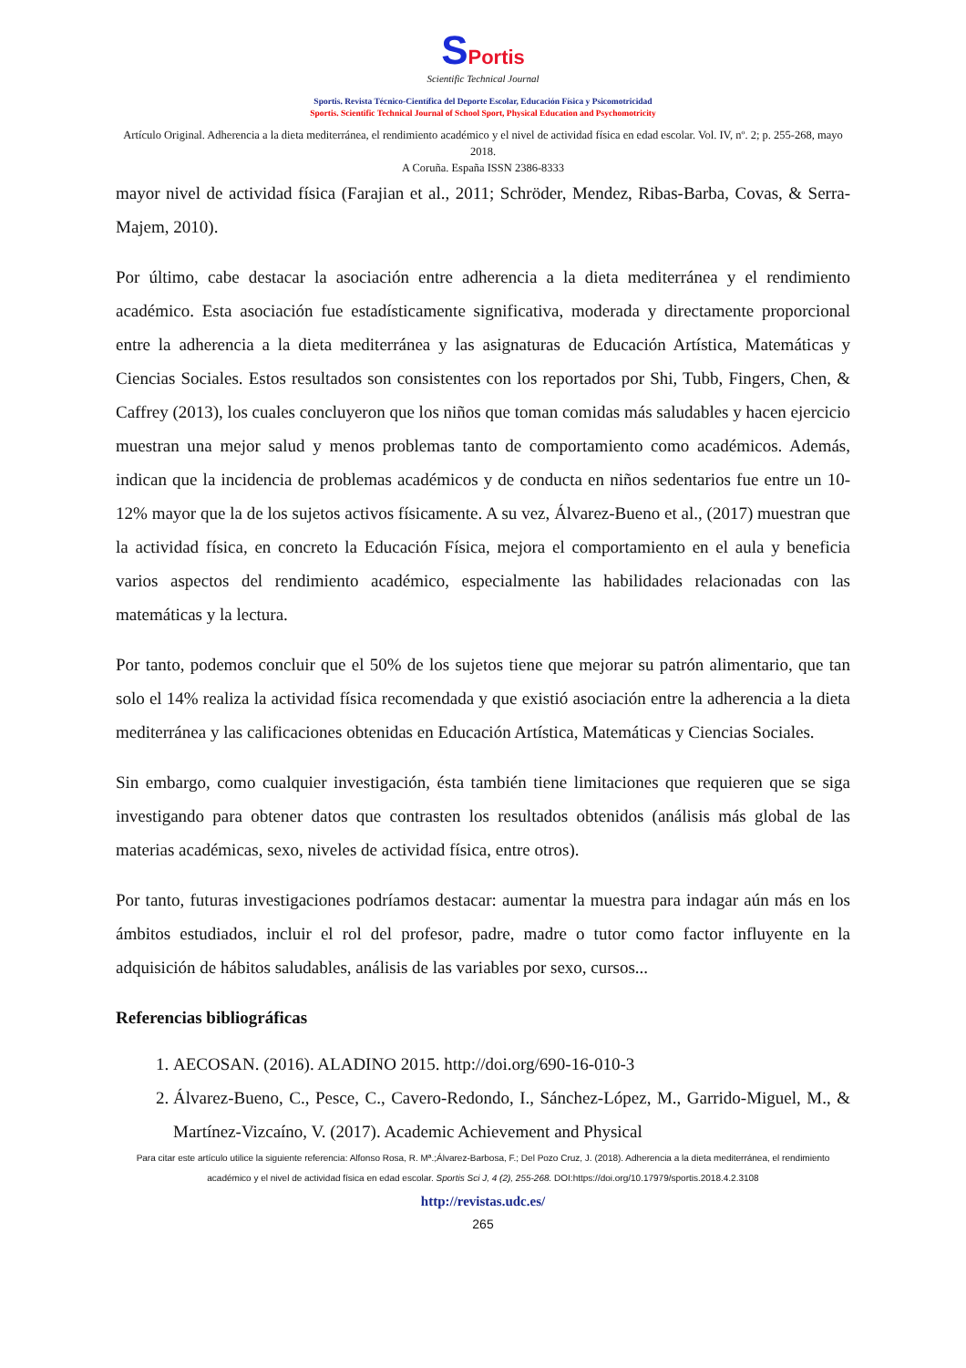SPortis
Scientific Technical Journal
Sportis. Revista Técnico-Científica del Deporte Escolar, Educación Física y Psicomotricidad
Sportis. Scientific Technical Journal of School Sport, Physical Education and Psychomotricity
Artículo Original. Adherencia a la dieta mediterránea, el rendimiento académico y el nivel de actividad física en edad escolar. Vol. IV, nº. 2; p. 255-268, mayo 2018.
A Coruña. España ISSN 2386-8333
mayor nivel de actividad física (Farajian et al., 2011; Schröder, Mendez, Ribas-Barba, Covas, & Serra-Majem, 2010).
Por último, cabe destacar la asociación entre adherencia a la dieta mediterránea y el rendimiento académico. Esta asociación fue estadísticamente significativa, moderada y directamente proporcional entre la adherencia a la dieta mediterránea y las asignaturas de Educación Artística, Matemáticas y Ciencias Sociales. Estos resultados son consistentes con los reportados por Shi, Tubb, Fingers, Chen, & Caffrey (2013), los cuales concluyeron que los niños que toman comidas más saludables y hacen ejercicio muestran una mejor salud y menos problemas tanto de comportamiento como académicos. Además, indican que la incidencia de problemas académicos y de conducta en niños sedentarios fue entre un 10-12% mayor que la de los sujetos activos físicamente. A su vez, Álvarez-Bueno et al., (2017) muestran que la actividad física, en concreto la Educación Física, mejora el comportamiento en el aula y beneficia varios aspectos del rendimiento académico, especialmente las habilidades relacionadas con las matemáticas y la lectura.
Por tanto, podemos concluir que el 50% de los sujetos tiene que mejorar su patrón alimentario, que tan solo el 14% realiza la actividad física recomendada y que existió asociación entre la adherencia a la dieta mediterránea y las calificaciones obtenidas en Educación Artística, Matemáticas y Ciencias Sociales.
Sin embargo, como cualquier investigación, ésta también tiene limitaciones que requieren que se siga investigando para obtener datos que contrasten los resultados obtenidos (análisis más global de las materias académicas, sexo, niveles de actividad física, entre otros).
Por tanto, futuras investigaciones podríamos destacar: aumentar la muestra para indagar aún más en los ámbitos estudiados, incluir el rol del profesor, padre, madre o tutor como factor influyente en la adquisición de hábitos saludables, análisis de las variables por sexo, cursos...
Referencias bibliográficas
1. AECOSAN. (2016). ALADINO 2015. http://doi.org/690-16-010-3
2. Álvarez-Bueno, C., Pesce, C., Cavero-Redondo, I., Sánchez-López, M., Garrido-Miguel, M., & Martínez-Vizcaíno, V. (2017). Academic Achievement and Physical
Para citar este artículo utilice la siguiente referencia: Alfonso Rosa, R. Mª.;Álvarez-Barbosa, F.; Del Pozo Cruz, J. (2018). Adherencia a la dieta mediterránea, el rendimiento académico y el nivel de actividad física en edad escolar. Sportis Sci J, 4 (2), 255-268. DOI:https://doi.org/10.17979/sportis.2018.4.2.3108
http://revistas.udc.es/
265